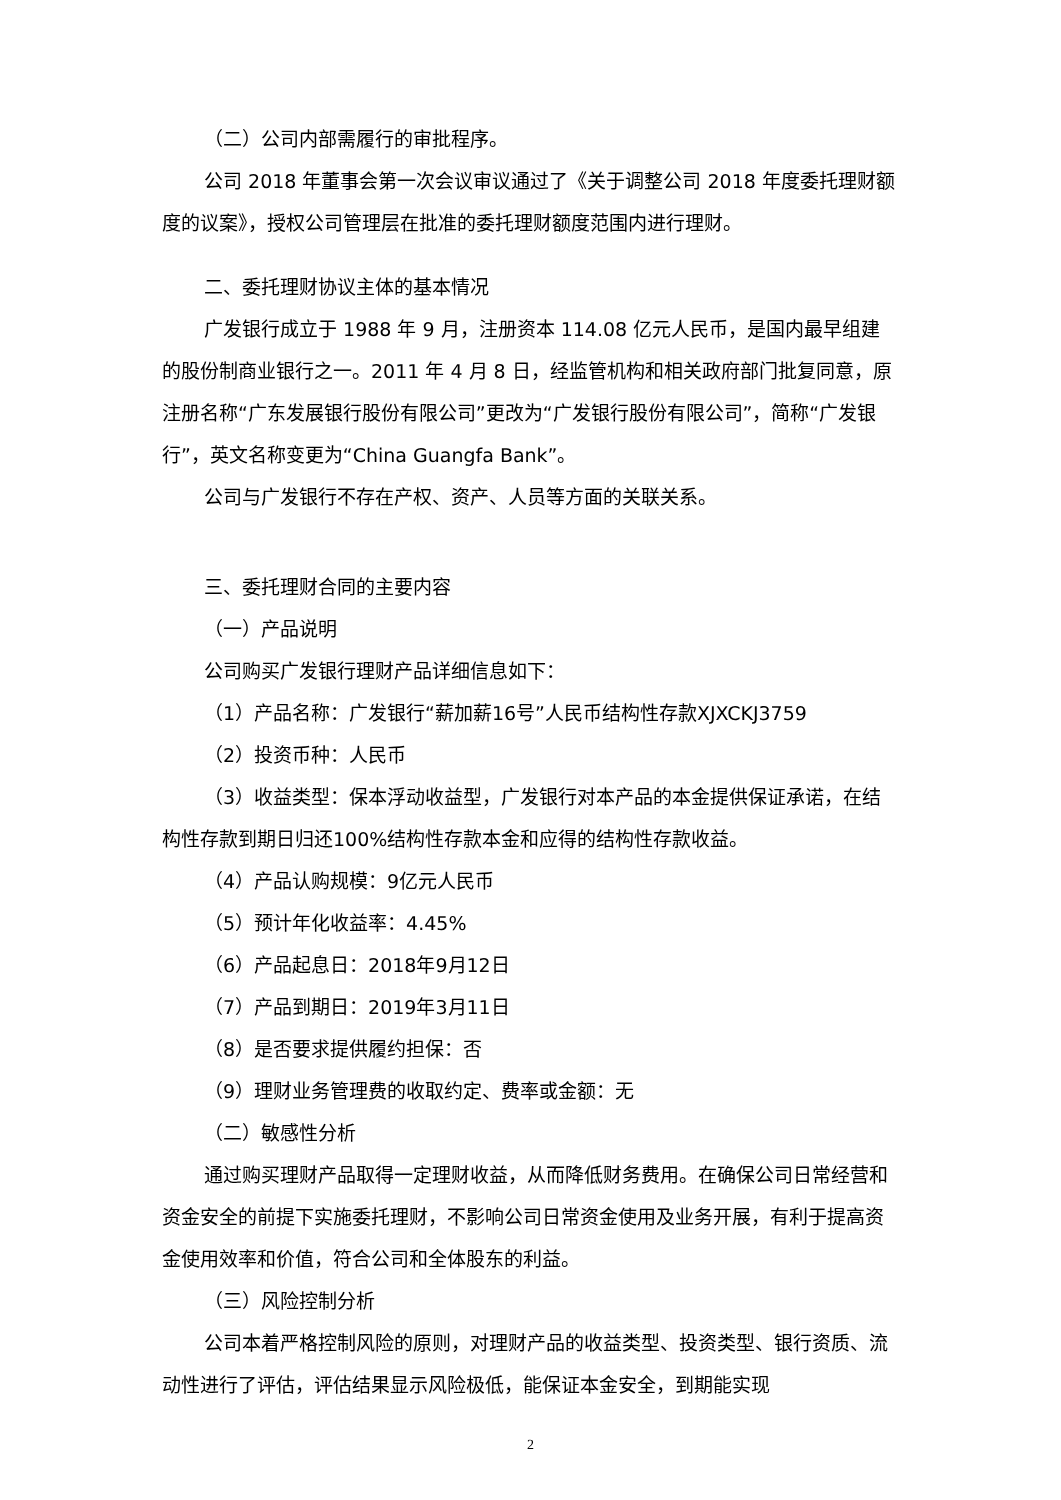（二）公司内部需履行的审批程序。
公司 2018 年董事会第一次会议审议通过了《关于调整公司 2018 年度委托理财额度的议案》，授权公司管理层在批准的委托理财额度范围内进行理财。
二、委托理财协议主体的基本情况
广发银行成立于 1988 年 9 月，注册资本 114.08 亿元人民币，是国内最早组建的股份制商业银行之一。2011 年 4 月 8 日，经监管机构和相关政府部门批复同意，原注册名称“广东发展银行股份有限公司”更改为“广发银行股份有限公司”，简称“广发银行”，英文名称变更为“China Guangfa Bank”。
公司与广发银行不存在产权、资产、人员等方面的关联关系。
三、委托理财合同的主要内容
（一）产品说明
公司购买广发银行理财产品详细信息如下：
（1）产品名称：广发银行“薪加薪16号”人民币结构性存款XJXCKJ3759
（2）投资币种：人民币
（3）收益类型：保本浮动收益型，广发银行对本产品的本金提供保证承诺，在结构性存款到期日归还100%结构性存款本金和应得的结构性存款收益。
（4）产品认购规模：9亿元人民币
（5）预计年化收益率：4.45%
（6）产品起息日：2018年9月12日
（7）产品到期日：2019年3月11日
（8）是否要求提供履约担保：否
（9）理财业务管理费的收取约定、费率或金额：无
（二）敏感性分析
通过购买理财产品取得一定理财收益，从而降低财务费用。在确保公司日常经营和资金安全的前提下实施委托理财，不影响公司日常资金使用及业务开展，有利于提高资金使用效率和价值，符合公司和全体股东的利益。
（三）风险控制分析
公司本着严格控制风险的原则，对理财产品的收益类型、投资类型、银行资质、流动性进行了评估，评估结果显示风险极低，能保证本金安全，到期能实现
2